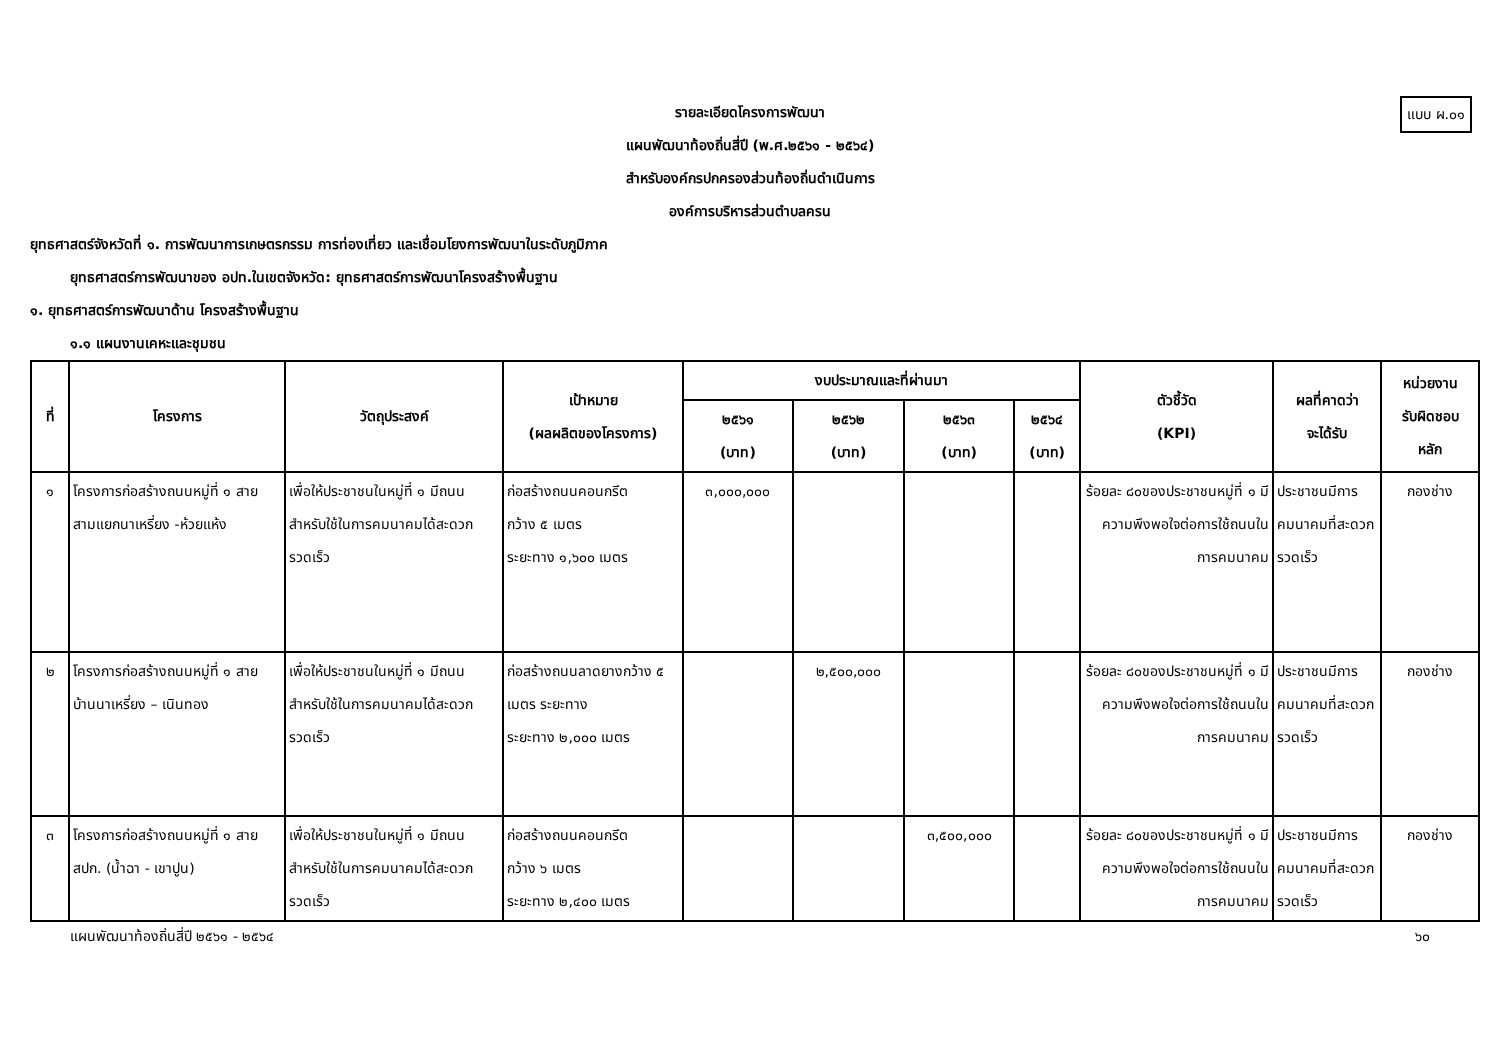แบบ ผ.๐๑
รายละเอียดโครงการพัฒนา
แผนพัฒนาท้องถิ่นสี่ปี (พ.ศ.๒๕๖๑ - ๒๕๖๔)
สำหรับองค์กรปกครองส่วนท้องถิ่นดำเนินการ
องค์การบริหารส่วนตำบลครน
ยุทธศาสตร์จังหวัดที่ ๑. การพัฒนาการเกษตรกรรม การท่องเที่ยว และเชื่อมโยงการพัฒนาในระดับภูมิภาค
ยุทธศาสตร์การพัฒนาของ อปท.ในเขตจังหวัด: ยุทธศาสตร์การพัฒนาโครงสร้างพื้นฐาน
๑. ยุทธศาสตร์การพัฒนาด้าน โครงสร้างพื้นฐาน
๑.๑ แผนงานเคหะและชุมชน
| ที่ | โครงการ | วัตถุประสงค์ | เป้าหมาย (ผลผลิตของโครงการ) | งบประมาณและที่ผ่านมา | | | | ตัวชี้วัด (KPI) | ผลที่คาดว่า จะได้รับ | หน่วยงาน รับผิดชอบ หลัก |
| --- | --- | --- | --- | --- | --- | --- | --- | --- | --- | --- |
| | | | | ๒๕๖๑ (บาท) | ๒๕๖๒ (บาท) | ๒๕๖๓ (บาท) | ๒๕๖๔ (บาท) | | | |
| ๑ | โครงการก่อสร้างถนนหมู่ที่ ๑ สาย สามแยกนาเหรี่ยง -ห้วยแห้ง | เพื่อให้ประชาชนในหมู่ที่ ๑ มีถนนสำหรับใช้ในการคมนาคมได้สะดวกรวดเร็ว | ก่อสร้างถนนคอนกรีต กว้าง ๕ เมตร ระยะทาง ๑,๖๐๐ เมตร | ๓,๐๐๐,๐๐๐ | | | | ร้อยละ ๘๐ของประชาชนหมู่ที่ ๑ มีความพึงพอใจต่อการใช้ถนนในการคมนาคม | ประชาชนมีการคมนาคมที่สะดวกรวดเร็ว | กองช่าง |
| ๒ | โครงการก่อสร้างถนนหมู่ที่ ๑ สายบ้านนาเหรี่ยง – เนินทอง | เพื่อให้ประชาชนในหมู่ที่ ๑ มีถนนสำหรับใช้ในการคมนาคมได้สะดวกรวดเร็ว | ก่อสร้างถนนลาดยางกว้าง ๕ เมตร ระยะทาง ระยะทาง ๒,๐๐๐ เมตร | | ๒,๕๐๐,๐๐๐ | | | ร้อยละ ๘๐ของประชาชนหมู่ที่ ๑ มีความพึงพอใจต่อการใช้ถนนในการคมนาคม | ประชาชนมีการคมนาคมที่สะดวกรวดเร็ว | กองช่าง |
| ๓ | โครงการก่อสร้างถนนหมู่ที่ ๑ สาย สปก. (น้ำฉา - เขาปูน) | เพื่อให้ประชาชนในหมู่ที่ ๑ มีถนนสำหรับใช้ในการคมนาคมได้สะดวกรวดเร็ว | ก่อสร้างถนนคอนกรีต กว้าง ๖ เมตร ระยะทาง ๒,๔๐๐ เมตร | | | ๓,๕๐๐,๐๐๐ | | ร้อยละ ๘๐ของประชาชนหมู่ที่ ๑ มีความพึงพอใจต่อการใช้ถนนในการคมนาคม | ประชาชนมีการคมนาคมที่สะดวกรวดเร็ว | กองช่าง |
แผนพัฒนาท้องถิ่นสี่ปี ๒๕๖๑ - ๒๕๖๔ ๖๐